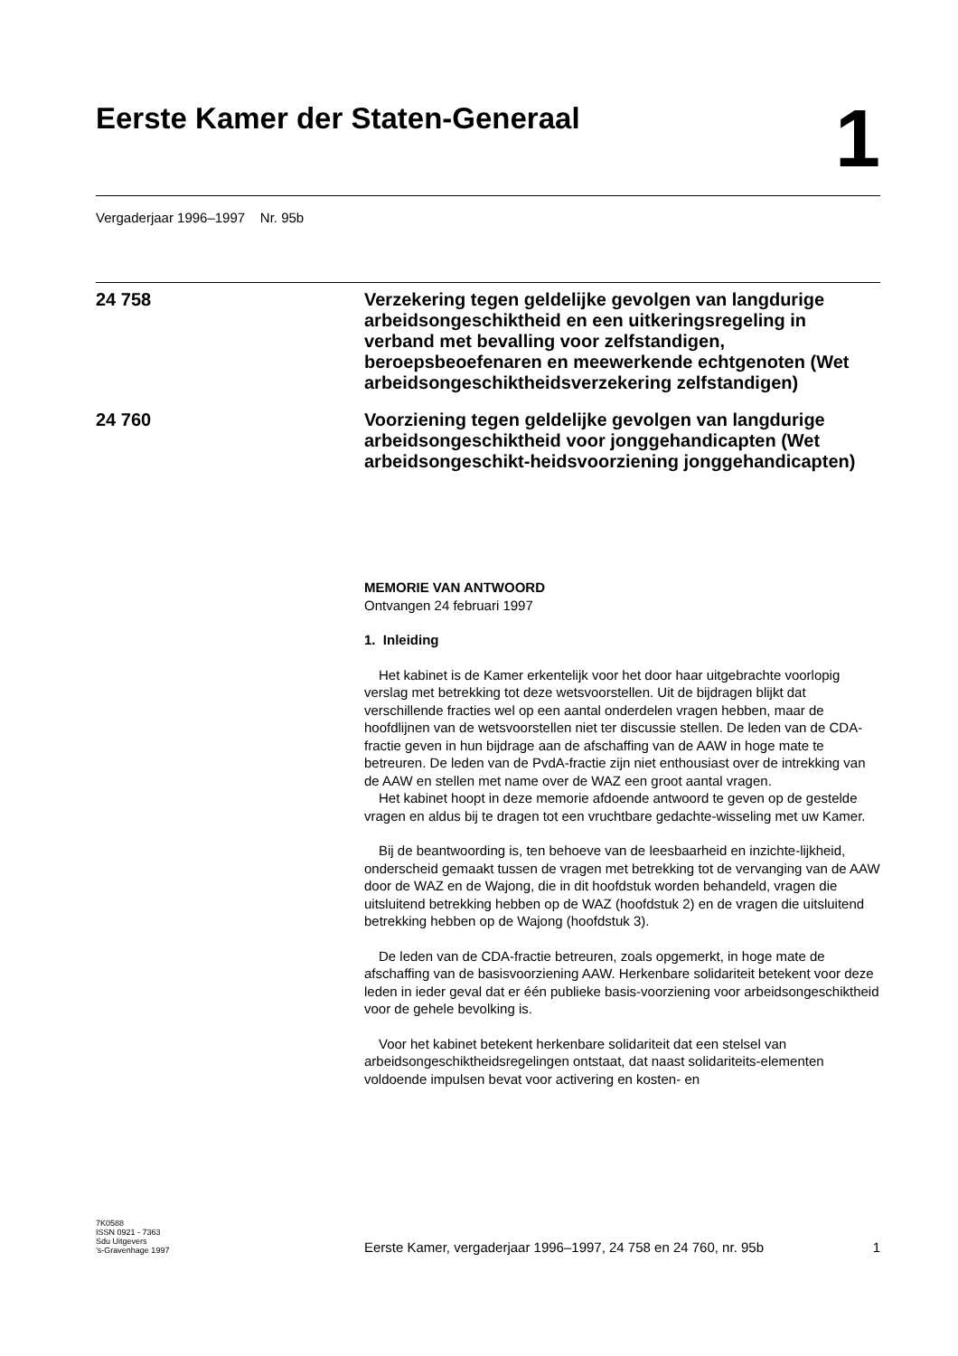Eerste Kamer der Staten-Generaal
1
Vergaderjaar 1996–1997 Nr. 95b
24 758
Verzekering tegen geldelijke gevolgen van langdurige arbeidsongeschiktheid en een uitkeringsregeling in verband met bevalling voor zelfstandigen, beroepsbeoefenaren en meewerkende echtgenoten (Wet arbeidsongeschiktheidsverzekering zelfstandigen)
24 760
Voorziening tegen geldelijke gevolgen van langdurige arbeidsongeschiktheid voor jonggehandicapten (Wet arbeidsongeschikt-heidsvoorziening jonggehandicapten)
MEMORIE VAN ANTWOORD
Ontvangen 24 februari 1997
1. Inleiding
Het kabinet is de Kamer erkentelijk voor het door haar uitgebrachte voorlopig verslag met betrekking tot deze wetsvoorstellen. Uit de bijdragen blijkt dat verschillende fracties wel op een aantal onderdelen vragen hebben, maar de hoofdlijnen van de wetsvoorstellen niet ter discussie stellen. De leden van de CDA-fractie geven in hun bijdrage aan de afschaffing van de AAW in hoge mate te betreuren. De leden van de PvdA-fractie zijn niet enthousiast over de intrekking van de AAW en stellen met name over de WAZ een groot aantal vragen.
Het kabinet hoopt in deze memorie afdoende antwoord te geven op de gestelde vragen en aldus bij te dragen tot een vruchtbare gedachte-wisseling met uw Kamer.
Bij de beantwoording is, ten behoeve van de leesbaarheid en inzichte-lijkheid, onderscheid gemaakt tussen de vragen met betrekking tot de vervanging van de AAW door de WAZ en de Wajong, die in dit hoofdstuk worden behandeld, vragen die uitsluitend betrekking hebben op de WAZ (hoofdstuk 2) en de vragen die uitsluitend betrekking hebben op de Wajong (hoofdstuk 3).
De leden van de CDA-fractie betreuren, zoals opgemerkt, in hoge mate de afschaffing van de basisvoorziening AAW. Herkenbare solidariteit betekent voor deze leden in ieder geval dat er één publieke basis-voorziening voor arbeidsongeschiktheid voor de gehele bevolking is.
Voor het kabinet betekent herkenbare solidariteit dat een stelsel van arbeidsongeschiktheidsregelingen ontstaat, dat naast solidariteits-elementen voldoende impulsen bevat voor activering en kosten- en
7K0588
ISSN 0921 - 7363
Sdu Uitgevers
’s-Gravenhage 1997
Eerste Kamer, vergaderjaar 1996–1997, 24 758 en 24 760, nr. 95b
1